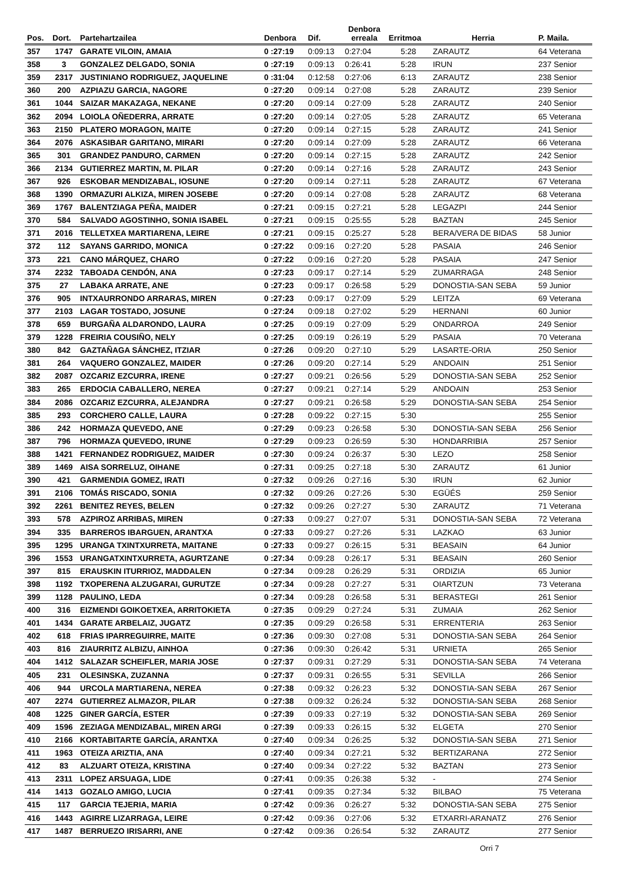| Pos. | Dort. | Partehartzailea | Denbora | Dif. | Denbora erreala | Erritmoa | Herria | P. Maila. |
| --- | --- | --- | --- | --- | --- | --- | --- | --- |
| 357 | 1747 | GARATE VILOIN, AMAIA | 0 :27:19 | 0:09:13 | 0:27:04 | 5:28 | ZARAUTZ | 64 Veterana |
| 358 | 3 | GONZALEZ DELGADO, SONIA | 0 :27:19 | 0:09:13 | 0:26:41 | 5:28 | IRUN | 237 Senior |
| 359 | 2317 | JUSTINIANO RODRIGUEZ, JAQUELINE | 0 :31:04 | 0:12:58 | 0:27:06 | 6:13 | ZARAUTZ | 238 Senior |
| 360 | 200 | AZPIAZU GARCIA, NAGORE | 0 :27:20 | 0:09:14 | 0:27:08 | 5:28 | ZARAUTZ | 239 Senior |
| 361 | 1044 | SAIZAR MAKAZAGA, NEKANE | 0 :27:20 | 0:09:14 | 0:27:09 | 5:28 | ZARAUTZ | 240 Senior |
| 362 | 2094 | LOIOLA OÑEDERRA, ARRATE | 0 :27:20 | 0:09:14 | 0:27:05 | 5:28 | ZARAUTZ | 65 Veterana |
| 363 | 2150 | PLATERO MORAGON, MAITE | 0 :27:20 | 0:09:14 | 0:27:15 | 5:28 | ZARAUTZ | 241 Senior |
| 364 | 2076 | ASKASIBAR GARITANO, MIRARI | 0 :27:20 | 0:09:14 | 0:27:09 | 5:28 | ZARAUTZ | 66 Veterana |
| 365 | 301 | GRANDEZ PANDURO, CARMEN | 0 :27:20 | 0:09:14 | 0:27:15 | 5:28 | ZARAUTZ | 242 Senior |
| 366 | 2134 | GUTIERREZ MARTIN, M. PILAR | 0 :27:20 | 0:09:14 | 0:27:16 | 5:28 | ZARAUTZ | 243 Senior |
| 367 | 926 | ESKOBAR MENDIZABAL, IOSUNE | 0 :27:20 | 0:09:14 | 0:27:11 | 5:28 | ZARAUTZ | 67 Veterana |
| 368 | 1390 | ORMAZURI ALKIZA, MIREN JOSEBE | 0 :27:20 | 0:09:14 | 0:27:08 | 5:28 | ZARAUTZ | 68 Veterana |
| 369 | 1767 | BALENTZIAGA PEÑA, MAIDER | 0 :27:21 | 0:09:15 | 0:27:21 | 5:28 | LEGAZPI | 244 Senior |
| 370 | 584 | SALVADO AGOSTINHO, SONIA ISABEL | 0 :27:21 | 0:09:15 | 0:25:55 | 5:28 | BAZTAN | 245 Senior |
| 371 | 2016 | TELLETXEA MARTIARENA, LEIRE | 0 :27:21 | 0:09:15 | 0:25:27 | 5:28 | BERA/VERA DE BIDAS | 58 Junior |
| 372 | 112 | SAYANS GARRIDO, MONICA | 0 :27:22 | 0:09:16 | 0:27:20 | 5:28 | PASAIA | 246 Senior |
| 373 | 221 | CANO MÁRQUEZ, CHARO | 0 :27:22 | 0:09:16 | 0:27:20 | 5:28 | PASAIA | 247 Senior |
| 374 | 2232 | TABOADA CENDÓN, ANA | 0 :27:23 | 0:09:17 | 0:27:14 | 5:29 | ZUMARRAGA | 248 Senior |
| 375 | 27 | LABAKA ARRATE, ANE | 0 :27:23 | 0:09:17 | 0:26:58 | 5:29 | DONOSTIA-SAN SEBA | 59 Junior |
| 376 | 905 | INTXAURRONDO ARRARAS, MIREN | 0 :27:23 | 0:09:17 | 0:27:09 | 5:29 | LEITZA | 69 Veterana |
| 377 | 2103 | LAGAR TOSTADO, JOSUNE | 0 :27:24 | 0:09:18 | 0:27:02 | 5:29 | HERNANI | 60 Junior |
| 378 | 659 | BURGAÑA ALDARONDO, LAURA | 0 :27:25 | 0:09:19 | 0:27:09 | 5:29 | ONDARROA | 249 Senior |
| 379 | 1228 | FREIRIA COUSIÑO, NELY | 0 :27:25 | 0:09:19 | 0:26:19 | 5:29 | PASAIA | 70 Veterana |
| 380 | 842 | GAZTAÑAGA SÁNCHEZ, ITZIAR | 0 :27:26 | 0:09:20 | 0:27:10 | 5:29 | LASARTE-ORIA | 250 Senior |
| 381 | 264 | VAQUERO GONZALEZ, MAIDER | 0 :27:26 | 0:09:20 | 0:27:14 | 5:29 | ANDOAIN | 251 Senior |
| 382 | 2087 | OZCARIZ EZCURRA, IRENE | 0 :27:27 | 0:09:21 | 0:26:56 | 5:29 | DONOSTIA-SAN SEBA | 252 Senior |
| 383 | 265 | ERDOCIA CABALLERO, NEREA | 0 :27:27 | 0:09:21 | 0:27:14 | 5:29 | ANDOAIN | 253 Senior |
| 384 | 2086 | OZCARIZ EZCURRA, ALEJANDRA | 0 :27:27 | 0:09:21 | 0:26:58 | 5:29 | DONOSTIA-SAN SEBA | 254 Senior |
| 385 | 293 | CORCHERO CALLE, LAURA | 0 :27:28 | 0:09:22 | 0:27:15 | 5:30 | | 255 Senior |
| 386 | 242 | HORMAZA QUEVEDO, ANE | 0 :27:29 | 0:09:23 | 0:26:58 | 5:30 | DONOSTIA-SAN SEBA | 256 Senior |
| 387 | 796 | HORMAZA QUEVEDO, IRUNE | 0 :27:29 | 0:09:23 | 0:26:59 | 5:30 | HONDARRIBIA | 257 Senior |
| 388 | 1421 | FERNANDEZ RODRIGUEZ, MAIDER | 0 :27:30 | 0:09:24 | 0:26:37 | 5:30 | LEZO | 258 Senior |
| 389 | 1469 | AISA SORRELUZ, OIHANE | 0 :27:31 | 0:09:25 | 0:27:18 | 5:30 | ZARAUTZ | 61 Junior |
| 390 | 421 | GARMENDIA GOMEZ, IRATI | 0 :27:32 | 0:09:26 | 0:27:16 | 5:30 | IRUN | 62 Junior |
| 391 | 2106 | TOMÁS RISCADO, SONIA | 0 :27:32 | 0:09:26 | 0:27:26 | 5:30 | EGÜÉS | 259 Senior |
| 392 | 2261 | BENITEZ REYES, BELEN | 0 :27:32 | 0:09:26 | 0:27:27 | 5:30 | ZARAUTZ | 71 Veterana |
| 393 | 578 | AZPIROZ ARRIBAS, MIREN | 0 :27:33 | 0:09:27 | 0:27:07 | 5:31 | DONOSTIA-SAN SEBA | 72 Veterana |
| 394 | 335 | BARREROS IBARGUEN, ARANTXA | 0 :27:33 | 0:09:27 | 0:27:26 | 5:31 | LAZKAO | 63 Junior |
| 395 | 1295 | URANGA TXINTXURRETA, MAITANE | 0 :27:33 | 0:09:27 | 0:26:15 | 5:31 | BEASAIN | 64 Junior |
| 396 | 1553 | URANGATXINTXURRETA, AGURTZANE | 0 :27:34 | 0:09:28 | 0:26:17 | 5:31 | BEASAIN | 260 Senior |
| 397 | 815 | ERAUSKIN ITURRIOZ, MADDALEN | 0 :27:34 | 0:09:28 | 0:26:29 | 5:31 | ORDIZIA | 65 Junior |
| 398 | 1192 | TXOPERENA ALZUGARAI, GURUTZE | 0 :27:34 | 0:09:28 | 0:27:27 | 5:31 | OIARTZUN | 73 Veterana |
| 399 | 1128 | PAULINO, LEDA | 0 :27:34 | 0:09:28 | 0:26:58 | 5:31 | BERASTEGI | 261 Senior |
| 400 | 316 | EIZMENDI GOIKOETXEA, ARRITOKIETA | 0 :27:35 | 0:09:29 | 0:27:24 | 5:31 | ZUMAIA | 262 Senior |
| 401 | 1434 | GARATE ARBELAIZ, JUGATZ | 0 :27:35 | 0:09:29 | 0:26:58 | 5:31 | ERRENTERIA | 263 Senior |
| 402 | 618 | FRIAS IPARREGUIRRE, MAITE | 0 :27:36 | 0:09:30 | 0:27:08 | 5:31 | DONOSTIA-SAN SEBA | 264 Senior |
| 403 | 816 | ZIAURRITZ ALBIZU, AINHOA | 0 :27:36 | 0:09:30 | 0:26:42 | 5:31 | URNIETA | 265 Senior |
| 404 | 1412 | SALAZAR SCHEIFLER, MARIA JOSE | 0 :27:37 | 0:09:31 | 0:27:29 | 5:31 | DONOSTIA-SAN SEBA | 74 Veterana |
| 405 | 231 | OLESINSKA, ZUZANNA | 0 :27:37 | 0:09:31 | 0:26:55 | 5:31 | SEVILLA | 266 Senior |
| 406 | 944 | URCOLA MARTIARENA, NEREA | 0 :27:38 | 0:09:32 | 0:26:23 | 5:32 | DONOSTIA-SAN SEBA | 267 Senior |
| 407 | 2274 | GUTIERREZ ALMAZOR, PILAR | 0 :27:38 | 0:09:32 | 0:26:24 | 5:32 | DONOSTIA-SAN SEBA | 268 Senior |
| 408 | 1225 | GINER GARCÍA, ESTER | 0 :27:39 | 0:09:33 | 0:27:19 | 5:32 | DONOSTIA-SAN SEBA | 269 Senior |
| 409 | 1596 | ZEZIAGA MENDIZABAL, MIREN ARGI | 0 :27:39 | 0:09:33 | 0:26:15 | 5:32 | ELGETA | 270 Senior |
| 410 | 2166 | KORTABITARTE GARCÍA, ARANTXA | 0 :27:40 | 0:09:34 | 0:26:25 | 5:32 | DONOSTIA-SAN SEBA | 271 Senior |
| 411 | 1963 | OTEIZA ARIZTIA, ANA | 0 :27:40 | 0:09:34 | 0:27:21 | 5:32 | BERTIZARANA | 272 Senior |
| 412 | 83 | ALZUART OTEIZA, KRISTINA | 0 :27:40 | 0:09:34 | 0:27:22 | 5:32 | BAZTAN | 273 Senior |
| 413 | 2311 | LOPEZ ARSUAGA, LIDE | 0 :27:41 | 0:09:35 | 0:26:38 | 5:32 | - | 274 Senior |
| 414 | 1413 | GOZALO AMIGO, LUCIA | 0 :27:41 | 0:09:35 | 0:27:34 | 5:32 | BILBAO | 75 Veterana |
| 415 | 117 | GARCIA TEJERIA, MARIA | 0 :27:42 | 0:09:36 | 0:26:27 | 5:32 | DONOSTIA-SAN SEBA | 275 Senior |
| 416 | 1443 | AGIRRE LIZARRAGA, LEIRE | 0 :27:42 | 0:09:36 | 0:27:06 | 5:32 | ETXARRI-ARANATZ | 276 Senior |
| 417 | 1487 | BERRUEZO IRISARRI, ANE | 0 :27:42 | 0:09:36 | 0:26:54 | 5:32 | ZARAUTZ | 277 Senior |
Orri 7